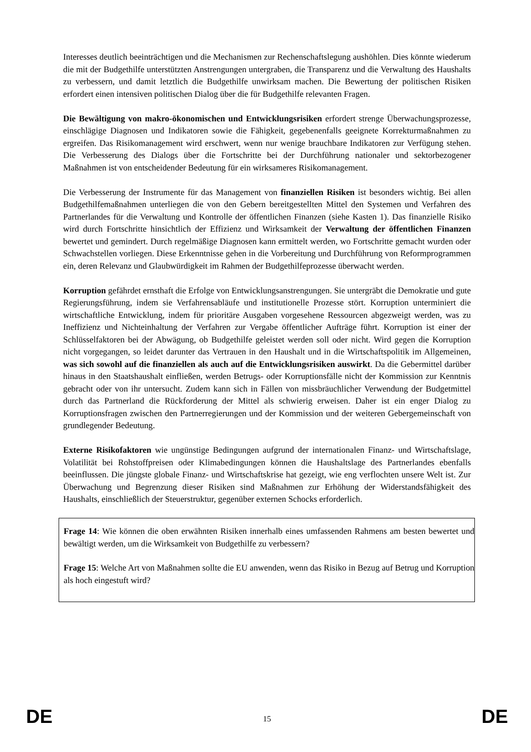Interesses deutlich beeinträchtigen und die Mechanismen zur Rechenschaftslegung aushöhlen. Dies könnte wiederum die mit der Budgethilfe unterstützten Anstrengungen untergraben, die Transparenz und die Verwaltung des Haushalts zu verbessern, und damit letztlich die Budgethilfe unwirksam machen. Die Bewertung der politischen Risiken erfordert einen intensiven politischen Dialog über die für Budgethilfe relevanten Fragen.
Die Bewältigung von makro-ökonomischen und Entwicklungsrisiken erfordert strenge Überwachungsprozesse, einschlägige Diagnosen und Indikatoren sowie die Fähigkeit, gegebenenfalls geeignete Korrekturmaßnahmen zu ergreifen. Das Risikomanagement wird erschwert, wenn nur wenige brauchbare Indikatoren zur Verfügung stehen. Die Verbesserung des Dialogs über die Fortschritte bei der Durchführung nationaler und sektorbezogener Maßnahmen ist von entscheidender Bedeutung für ein wirksameres Risikomanagement.
Die Verbesserung der Instrumente für das Management von finanziellen Risiken ist besonders wichtig. Bei allen Budgethilfemaßnahmen unterliegen die von den Gebern bereitgestellten Mittel den Systemen und Verfahren des Partnerlandes für die Verwaltung und Kontrolle der öffentlichen Finanzen (siehe Kasten 1). Das finanzielle Risiko wird durch Fortschritte hinsichtlich der Effizienz und Wirksamkeit der Verwaltung der öffentlichen Finanzen bewertet und gemindert. Durch regelmäßige Diagnosen kann ermittelt werden, wo Fortschritte gemacht wurden oder Schwachstellen vorliegen. Diese Erkenntnisse gehen in die Vorbereitung und Durchführung von Reformprogrammen ein, deren Relevanz und Glaubwürdigkeit im Rahmen der Budgethilfeprozesse überwacht werden.
Korruption gefährdet ernsthaft die Erfolge von Entwicklungsanstrengungen. Sie untergräbt die Demokratie und gute Regierungsführung, indem sie Verfahrensabläufe und institutionelle Prozesse stört. Korruption unterminiert die wirtschaftliche Entwicklung, indem für prioritäre Ausgaben vorgesehene Ressourcen abgezweigt werden, was zu Ineffizienz und Nichteinhaltung der Verfahren zur Vergabe öffentlicher Aufträge führt. Korruption ist einer der Schlüsselfaktoren bei der Abwägung, ob Budgethilfe geleistet werden soll oder nicht. Wird gegen die Korruption nicht vorgegangen, so leidet darunter das Vertrauen in den Haushalt und in die Wirtschaftspolitik im Allgemeinen, was sich sowohl auf die finanziellen als auch auf die Entwicklungsrisiken auswirkt. Da die Gebermittel darüber hinaus in den Staatshaushalt einfließen, werden Betrugs- oder Korruptionsfälle nicht der Kommission zur Kenntnis gebracht oder von ihr untersucht. Zudem kann sich in Fällen von missbräuchlicher Verwendung der Budgetmittel durch das Partnerland die Rückforderung der Mittel als schwierig erweisen. Daher ist ein enger Dialog zu Korruptionsfragen zwischen den Partnerregierungen und der Kommission und der weiteren Gebergemeinschaft von grundlegender Bedeutung.
Externe Risikofaktoren wie ungünstige Bedingungen aufgrund der internationalen Finanz- und Wirtschaftslage, Volatilität bei Rohstoffpreisen oder Klimabedingungen können die Haushaltslage des Partnerlandes ebenfalls beeinflussen. Die jüngste globale Finanz- und Wirtschaftskrise hat gezeigt, wie eng verflochten unsere Welt ist. Zur Überwachung und Begrenzung dieser Risiken sind Maßnahmen zur Erhöhung der Widerstandsfähigkeit des Haushalts, einschließlich der Steuerstruktur, gegenüber externen Schocks erforderlich.
Frage 14: Wie können die oben erwähnten Risiken innerhalb eines umfassenden Rahmens am besten bewertet und bewältigt werden, um die Wirksamkeit von Budgethilfe zu verbessern?
Frage 15: Welche Art von Maßnahmen sollte die EU anwenden, wenn das Risiko in Bezug auf Betrug und Korruption als hoch eingestuft wird?
DE 15 DE